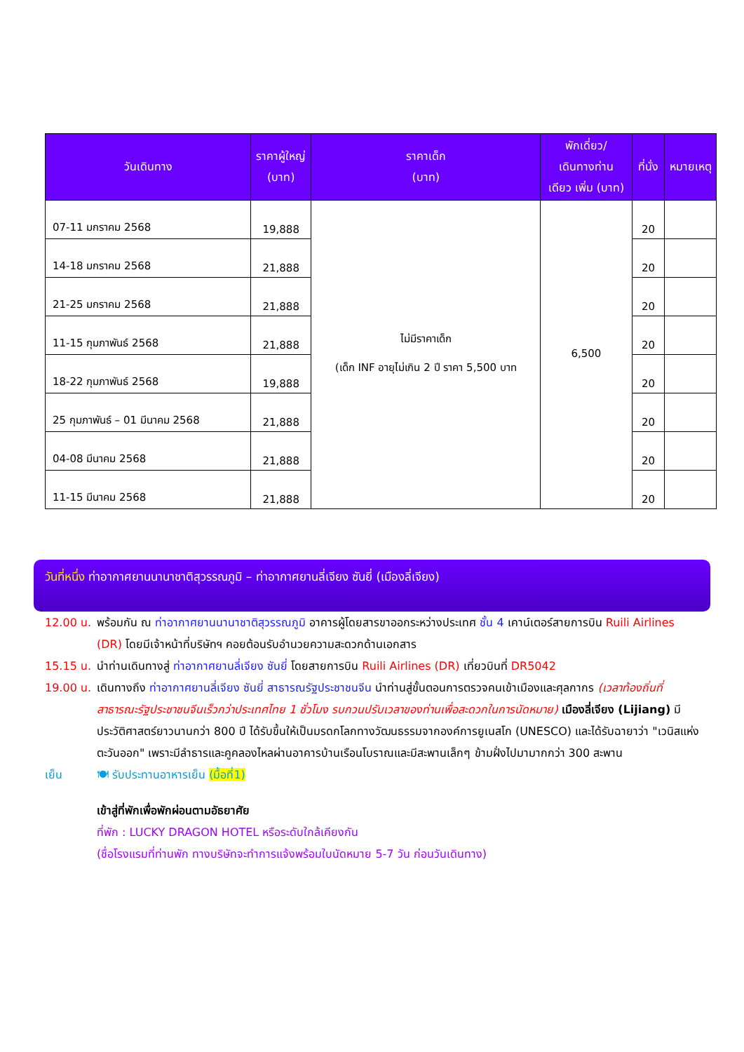| วันเดินทาง | ราคาผู้ใหญ่ (บาท) | ราคาเด็ก (บาท) | พักเดี่ยว/ เดินทางท่าน เดียว เพิ่ม (บาท) | ที่นั่ง | หมายเหตุ |
| --- | --- | --- | --- | --- | --- |
| 07-11 มกราคม 2568 | 19,888 | ไม่มีราคาเด็ก (เด็ก INF อายุไม่เกิน 2 ปี ราคา 5,500 บาท | 6,500 | 20 | |
| 14-18 มกราคม 2568 | 21,888 | | | 20 | |
| 21-25 มกราคม 2568 | 21,888 | | | 20 | |
| 11-15 กุมภาพันธ์ 2568 | 21,888 | | | 20 | |
| 18-22 กุมภาพันธ์ 2568 | 19,888 | | | 20 | |
| 25 กุมภาพันธ์ – 01 มีนาคม 2568 | 21,888 | | | 20 | |
| 04-08 มีนาคม 2568 | 21,888 | | | 20 | |
| 11-15 มีนาคม 2568 | 21,888 | | | 20 | |
วันที่หนึ่ง ท่าอากาศยานนานาชาติสุวรรณภูมิ – ท่าอากาศยานลี่เจียง ซันยี่ (เมืองลี่เจียง)
12.00 น. พร้อมกัน ณ ท่าอากาศยานนานาชาติสุวรรณภูมิ อาคารผู้โดยสารขาออกระหว่างประเทศ ชั้น 4 เคาน์เตอร์สายการบิน Ruili Airlines (DR) โดยมีเจ้าหน้าที่บริษัทฯ คอยต้อนรับอำนวยความสะดวกด้านเอกสาร
15.15 น. นำท่านเดินทางสู่ ท่าอากาศยานลี่เจียง ซันยี่ โดยสายการบิน Ruili Airlines (DR) เที่ยวบินที่ DR5042
19.00 น. เดินทางถึง ท่าอากาศยานลี่เจียง ซันยี่ สาธารณรัฐประชาชนจีน นำท่านสู่ขั้นตอนการตรวจคนเข้าเมืองและศุลกากร (เวลาท้องถิ่นที่สาธารณะรัฐประชาชนจีนเร็วกว่าประเทศไทย 1 ชั่วโมง รบกวนปรับเวลาของท่านเพื่อสะดวกในการนัดหมาย) เมืองลี่เจียง (Lijiang) มีประวัติศาสตร์ยาวนานกว่า 800 ปี ได้รับขึ้นให้เป็นมรดกโลกทางวัฒนธรรมจากองค์การยูเนสโก (UNESCO) และได้รับฉายาว่า "เวนิสแห่งตะวันออก" เพราะมีลำธารและคูคลองไหลผ่านอาคารบ้านเรือนโบราณและมีสะพานเล็กๆ ข้ามฝั่งไปมามากกว่า 300 สะพาน
เย็น 🍽 รับประทานอาหารเย็น (มื้อที่1)
เข้าสู่ที่พักเพื่อพักผ่อนตามอัธยาศัย
ที่พัก : LUCKY DRAGON HOTEL หรือระดับใกล้เคียงกัน
(ชื่อโรงแรมที่ท่านพัก ทางบริษัทจะทำการแจ้งพร้อมใบนัดหมาย 5-7 วัน ก่อนวันเดินทาง)